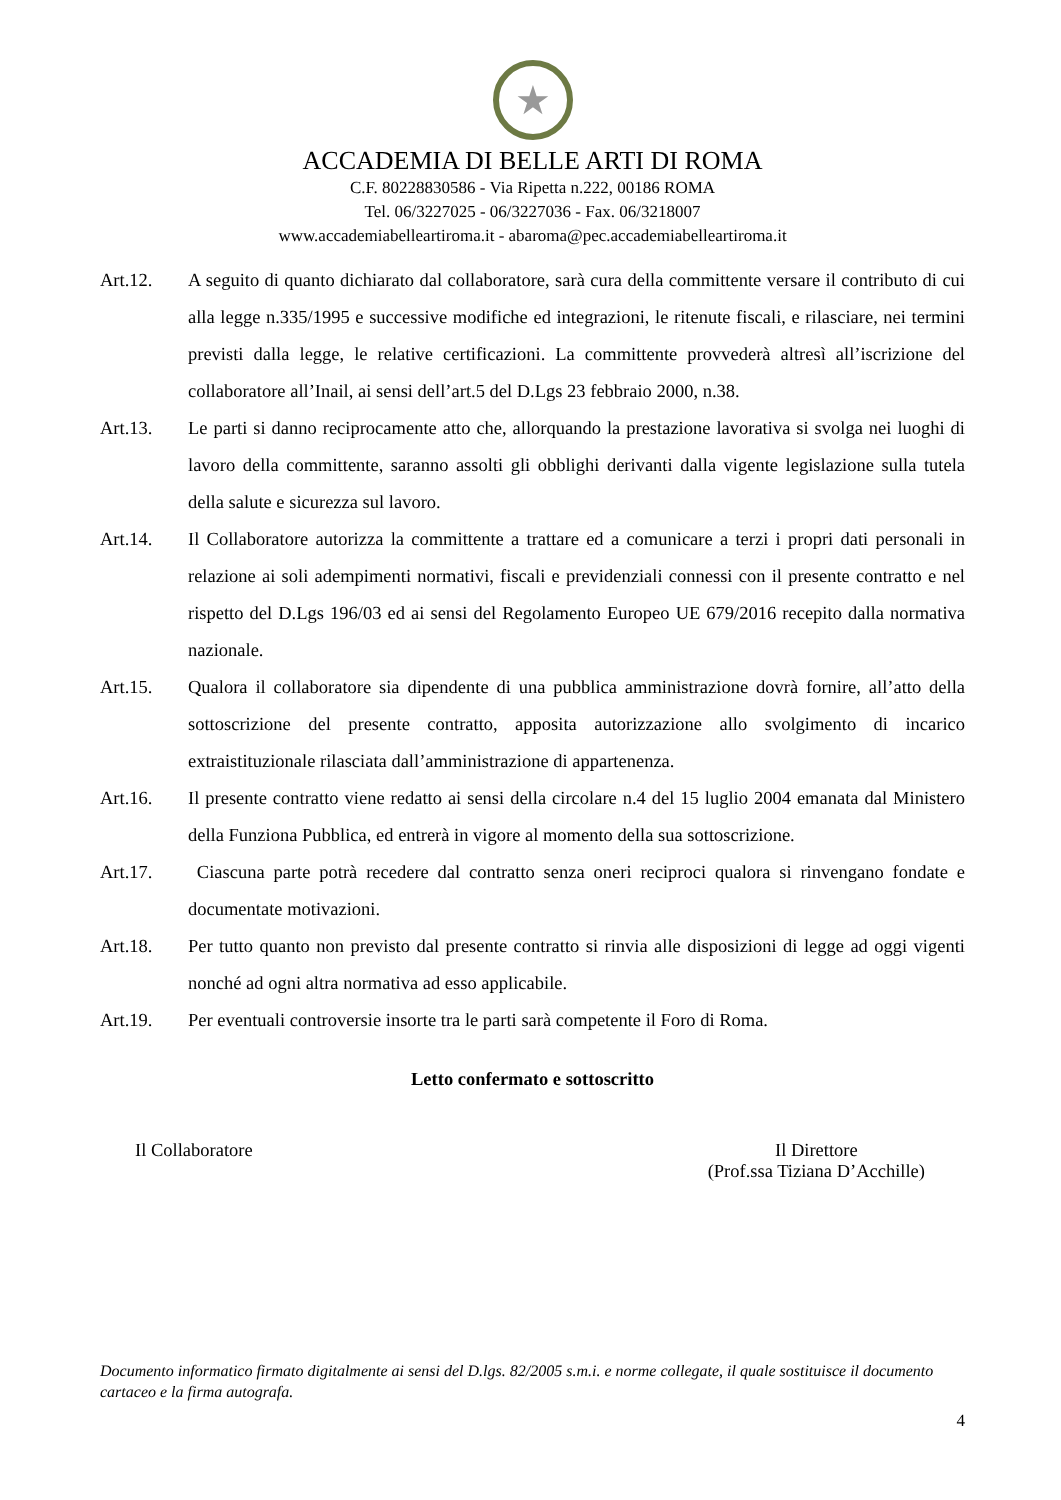★
ACCADEMIA DI BELLE ARTI DI ROMA
C.F. 80228830586 - Via Ripetta n.222, 00186 ROMA
Tel. 06/3227025 - 06/3227036 - Fax. 06/3218007
www.accademiabelleartiroma.it - abaroma@pec.accademiabelleartiroma.it
Art.12. A seguito di quanto dichiarato dal collaboratore, sarà cura della committente versare il contributo di cui alla legge n.335/1995 e successive modifiche ed integrazioni, le ritenute fiscali, e rilasciare, nei termini previsti dalla legge, le relative certificazioni. La committente provvederà altresì all’iscrizione del collaboratore all’Inail, ai sensi dell’art.5 del D.Lgs 23 febbraio 2000, n.38.
Art.13. Le parti si danno reciprocamente atto che, allorquando la prestazione lavorativa si svolga nei luoghi di lavoro della committente, saranno assolti gli obblighi derivanti dalla vigente legislazione sulla tutela della salute e sicurezza sul lavoro.
Art.14. Il Collaboratore autorizza la committente a trattare ed a comunicare a terzi i propri dati personali in relazione ai soli adempimenti normativi, fiscali e previdenziali connessi con il presente contratto e nel rispetto del D.Lgs 196/03 ed ai sensi del Regolamento Europeo UE 679/2016 recepito dalla normativa nazionale.
Art.15. Qualora il collaboratore sia dipendente di una pubblica amministrazione dovrà fornire, all’atto della sottoscrizione del presente contratto, apposita autorizzazione allo svolgimento di incarico extraistituzionale rilasciata dall’amministrazione di appartenenza.
Art.16. Il presente contratto viene redatto ai sensi della circolare n.4 del 15 luglio 2004 emanata dal Ministero della Funziona Pubblica, ed entrerà in vigore al momento della sua sottoscrizione.
Art.17. Ciascuna parte potrà recedere dal contratto senza oneri reciproci qualora si rinvengano fondate e documentate motivazioni.
Art.18. Per tutto quanto non previsto dal presente contratto si rinvia alle disposizioni di legge ad oggi vigenti nonché ad ogni altra normativa ad esso applicabile.
Art.19. Per eventuali controversie insorte tra le parti sarà competente il Foro di Roma.
Letto confermato e sottoscritto
Il Collaboratore Il Direttore
(Prof.ssa Tiziana D’Acchille)
Documento informatico firmato digitalmente ai sensi del D.lgs. 82/2005 s.m.i. e norme collegate, il quale sostituisce il documento cartaceo e la firma autografa.
4